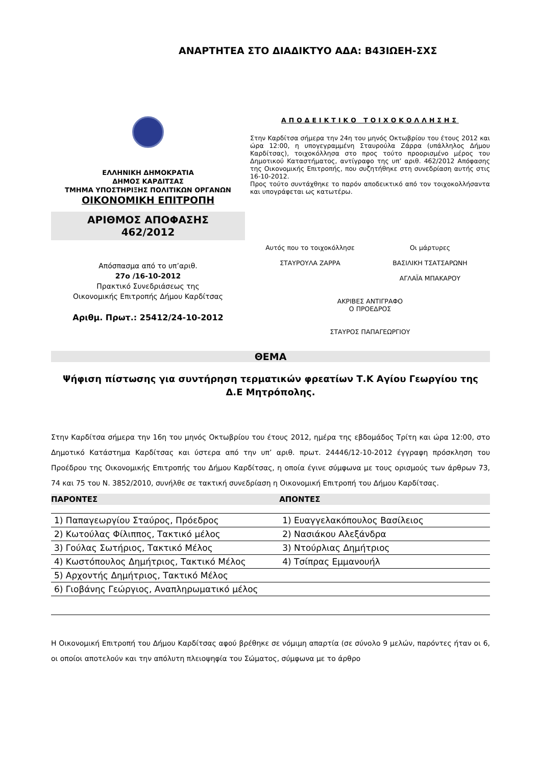ΑΝΑΡΤΗΤΕΑ ΣΤΟ ΔΙΑΔΙΚΤΥΟ ΑΔΑ: Β43ΙΩΕΗ-ΣΧΣ
ΕΛΛΗΝΙΚΗ ΔΗΜΟΚΡΑΤΙΑ
ΔΗΜΟΣ ΚΑΡΔΙΤΣΑΣ
ΤΜΗΜΑ ΥΠΟΣΤΗΡΙΞΗΣ ΠΟΛΙΤΙΚΩΝ ΟΡΓΑΝΩΝ
ΟΙΚΟΝΟΜΙΚΗ ΕΠΙΤΡΟΠΗ
ΑΡΙΘΜΟΣ ΑΠΟΦΑΣΗΣ
462/2012
Απόσπασμα από το υπ’αριθ.
27ο /16-10-2012
Πρακτικό Συνεδριάσεως της
Οικονομικής Επιτροπής Δήμου Καρδίτσας
Αριθμ. Πρωτ.: 25412/24-10-2012
ΑΠΟΔΕΙΚΤΙΚΟ ΤΟΙΧΟΚΟΛΛΗΣΗΣ
Στην Καρδίτσα σήμερα την 24η του μηνός Οκτωβρίου του έτους 2012 και ώρα 12:00, η υπογεγραμμένη Σταυρούλα Ζάρρα (υπάλληλος Δήμου Καρδίτσας), τοιχοκόλλησα στο προς τούτο προορισμένο μέρος του Δημοτικού Καταστήματος, αντίγραφο της υπ’ αριθ. 462/2012 Απόφασης της Οικονομικής Επιτροπής, που συζητήθηκε στη συνεδρίαση αυτής στις 16-10-2012.
Προς τούτο συντάχθηκε το παρόν αποδεικτικό από τον τοιχοκολλήσαντα και υπογράφεται ως κατωτέρω.
Αυτός που το τοιχοκόλλησε
ΣΤΑΥΡΟΥΛΑ ΖΑΡΡΑ
Οι μάρτυρες
ΒΑΣΙΛΙΚΗ ΤΣΑΤΣΑΡΩΝΗ
ΑΓΛΑΪΑ ΜΠΑΚΑΡΟΥ
ΑΚΡΙΒΕΣ ΑΝΤΙΓΡΑΦΟ
Ο ΠΡΟΕΔΡΟΣ
ΣΤΑΥΡΟΣ ΠΑΠΑΓΕΩΡΓΙΟΥ
ΘΕΜΑ
Ψήφιση πίστωσης για συντήρηση τερματικών φρεατίων Τ.Κ Αγίου Γεωργίου της
Δ.Ε Μητρόπολης.
Στην Καρδίτσα σήμερα την 16η του μηνός Οκτωβρίου του έτους 2012, ημέρα της εβδομάδος Τρίτη και ώρα 12:00, στο Δημοτικό Κατάστημα Καρδίτσας και ύστερα από την υπ’ αριθ. πρωτ. 24446/12-10-2012 έγγραφη πρόσκληση του Προέδρου της Οικονομικής Επιτροπής του Δήμου Καρδίτσας, η οποία έγινε σύμφωνα με τους ορισμούς των άρθρων 73, 74 και 75 του Ν. 3852/2010, συνήλθε σε τακτική συνεδρίαση η Οικονομική Επιτροπή του Δήμου Καρδίτσας.
| ΠΑΡΟΝΤΕΣ | ΑΠΟΝΤΕΣ |
| --- | --- |
| 1) Παπαγεωργίου Σταύρος, Πρόεδρος | 1) Ευαγγελακόπουλος Βασίλειος |
| 2) Κωτούλας Φίλιππος, Τακτικό μέλος | 2) Νασιάκου Αλεξάνδρα |
| 3) Γούλας Σωτήριος, Τακτικό Μέλος | 3) Ντούρλιας Δημήτριος |
| 4) Κωστόπουλος Δημήτριος, Τακτικό Μέλος | 4) Τσίπρας Εμμανουήλ |
| 5) Αρχοντής Δημήτριος, Τακτικό Μέλος | |
| 6) Γιοβάνης Γεώργιος, Αναπληρωματικό μέλος | |
Η Οικονομική Επιτροπή του Δήμου Καρδίτσας αφού βρέθηκε σε νόμιμη απαρτία (σε σύνολο 9 μελών, παρόντες ήταν οι 6, οι οποίοι αποτελούν και την απόλυτη πλειοψηφία του Σώματος, σύμφωνα με το άρθρο